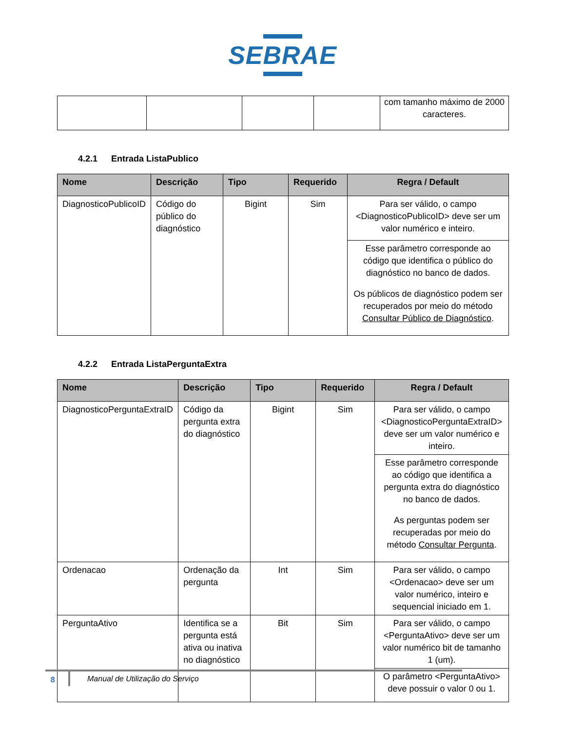SEBRAE
| | | | | com tamanho máximo de 2000 caracteres. |
4.2.1 Entrada ListaPublico
| Nome | Descrição | Tipo | Requerido | Regra / Default |
| --- | --- | --- | --- | --- |
| DiagnosticoPublicoID | Código do público do diagnóstico | Bigint | Sim | Para ser válido, o campo <DiagnosticoPublicoID> deve ser um valor numérico e inteiro. |
| | | | | Esse parâmetro corresponde ao código que identifica o público do diagnóstico no banco de dados. Os públicos de diagnóstico podem ser recuperados por meio do método Consultar Público de Diagnóstico . |
4.2.2 Entrada ListaPerguntaExtra
| Nome | Descrição | Tipo | Requerido | Regra / Default |
| --- | --- | --- | --- | --- |
| DiagnosticoPerguntaExtraID | Código da pergunta extra do diagnóstico | Bigint | Sim | Para ser válido, o campo <DiagnosticoPerguntaExtraID> deve ser um valor numérico e inteiro. |
| | | | | Esse parâmetro corresponde ao código que identifica a pergunta extra do diagnóstico no banco de dados. As perguntas podem ser recuperadas por meio do método Consultar Pergunta . |
| Ordenacao | Ordenação da pergunta | Int | Sim | Para ser válido, o campo <Ordenacao> deve ser um valor numérico, inteiro e sequencial iniciado em 1. |
| PerguntaAtivo | Identifica se a pergunta está ativa ou inativa no diagnóstico | Bit | Sim | Para ser válido, o campo <PerguntaAtivo> deve ser um valor numérico bit de tamanho 1 (um). |
| | | | | O parâmetro <PerguntaAtivo> deve possuir o valor 0 ou 1. |
8
Manual de Utilização do Serviço